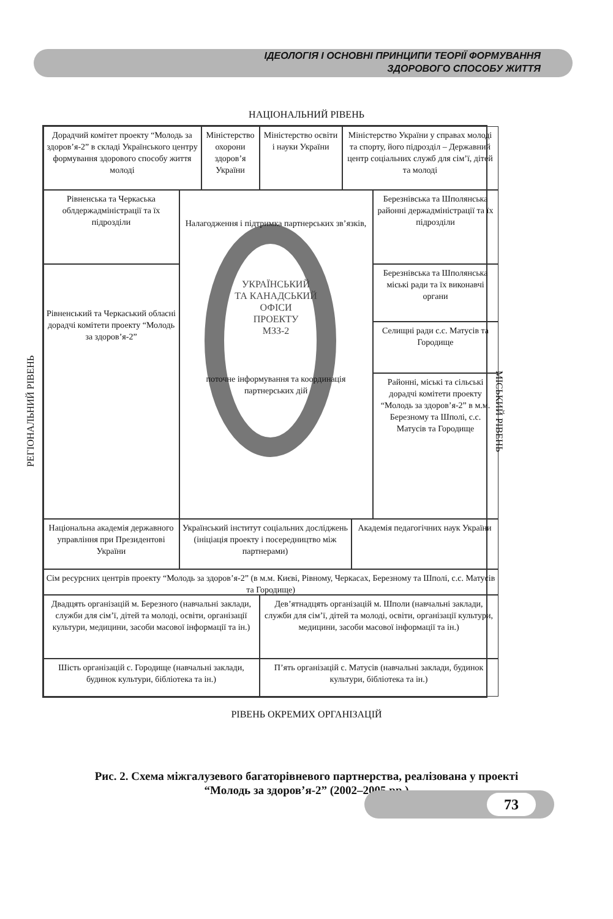ІДЕОЛОГІЯ І ОСНОВНІ ПРИНЦИПИ ТЕОРІЇ ФОРМУВАННЯ
ЗДОРОВОГО СПОСОБУ ЖИТТЯ
НАЦІОНАЛЬНИЙ РІВЕНЬ
РЕГІОНАЛЬНИЙ РІВЕНЬ
Дорадчий комітет проекту “Молодь за здоров’я-2” в складі Українського центру формування здорового способу життя молоді
Міністерство охорони здоров’я України
Міністерство освіти і науки України
Міністерство України у справах молоді та спорту, його підрозділ – Державний центр соціальних служб для сім’ї, дітей та молоді
Рівненська та Черкаська облдержадміністрації та їх підрозділи
Налагодження і підтримка партнерських зв’язків,
УКРАЇНСЬКИЙ
ТА КАНАДСЬКИЙ
ОФІСИ
ПРОЕКТУ
МЗЗ-2
поточне інформування та координація партнерських дій
Березнівська та Шполянська районні держадміністрації та їх підрозділи
Рівненський та Черкаський обласні дорадчі комітети проекту “Молодь за здоров’я-2”
Березнівська та Шполянська міські ради та їх виконавчі органи
Селищні ради с.с. Матусів та Городище
Районні, міські та сільські дорадчі комітети проекту “Молодь за здоров’я-2” в м.м. Березному та Шполі, с.с. Матусів та Городище
Національна академія державного управління при Президентові України
Український інститут соціальних досліджень (ініціація проекту і посередництво між партнерами)
Академія педагогічних наук України
Сім ресурсних центрів проекту “Молодь за здоров’я-2” (в м.м. Києві, Рівному, Черкасах, Березному та Шполі, с.с. Матусів та Городище)
Двадцять організацій м. Березного (навчальні заклади, служби для сім’ї, дітей та молоді, освіти, організації культури, медицини, засоби масової інформації та ін.)
Дев’ятнадцять організацій м. Шполи (навчальні заклади, служби для сім’ї, дітей та молоді, освіти, організації культури, медицини, засоби масової інформації та ін.)
Шість організацій с. Городище (навчальні заклади, будинок культури, бібліотека та ін.)
П’ять організацій с. Матусів (навчальні заклади, будинок культури, бібліотека та ін.)
МІСЬКИЙ РІВЕНЬ
РІВЕНЬ ОКРЕМИХ ОРГАНІЗАЦІЙ
Рис. 2. Схема міжгалузевого багаторівневого партнерства, реалізована у проекті
“Молодь за здоров’я-2” (2002–2005 рр.)
73